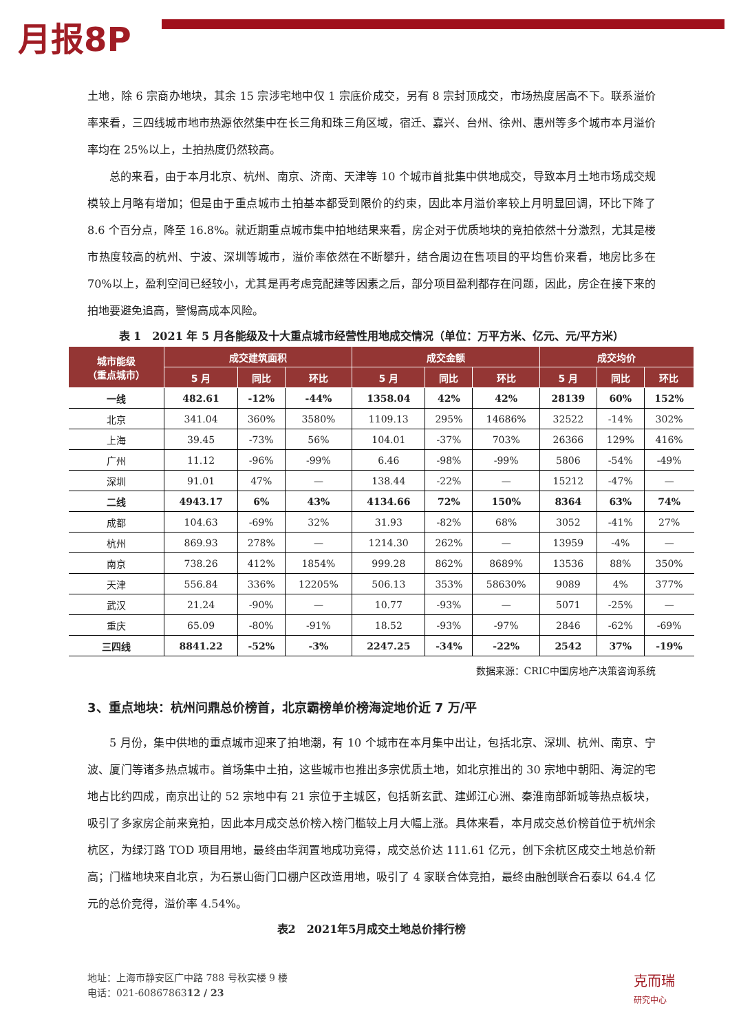月报8P
土地，除 6 宗商办地块，其余 15 宗涉宅地中仅 1 宗底价成交，另有 8 宗封顶成交，市场热度居高不下。联系溢价率来看，三四线城市地市热源依然集中在长三角和珠三角区域，宿迁、嘉兴、台州、徐州、惠州等多个城市本月溢价率均在 25%以上，土拍热度仍然较高。
总的来看，由于本月北京、杭州、南京、济南、天津等 10 个城市首批集中供地成交，导致本月土地市场成交规模较上月略有增加；但是由于重点城市土拍基本都受到限价的约束，因此本月溢价率较上月明显回调，环比下降了 8.6 个百分点，降至 16.8%。就近期重点城市集中拍地结果来看，房企对于优质地块的竞拍依然十分激烈，尤其是楼市热度较高的杭州、宁波、深圳等城市，溢价率依然在不断攀升，结合周边在售项目的平均售价来看，地房比多在 70%以上，盈利空间已经较小，尤其是再考虑竞配建等因素之后，部分项目盈利都存在问题，因此，房企在接下来的拍地要避免追高，警惕高成本风险。
表 1　2021 年 5 月各能级及十大重点城市经营性用地成交情况（单位：万平方米、亿元、元/平方米）
| 城市能级 （重点城市） | 成交建筑面积 | | | 成交金额 | | | 成交均价 | | |
| --- | --- | --- | --- | --- | --- | --- | --- | --- | --- |
| | 5 月 | 同比 | 环比 | 5 月 | 同比 | 环比 | 5 月 | 同比 | 环比 |
| 一线 | 482.61 | -12% | -44% | 1358.04 | 42% | 42% | 28139 | 60% | 152% |
| 北京 | 341.04 | 360% | 3580% | 1109.13 | 295% | 14686% | 32522 | -14% | 302% |
| 上海 | 39.45 | -73% | 56% | 104.01 | -37% | 703% | 26366 | 129% | 416% |
| 广州 | 11.12 | -96% | -99% | 6.46 | -98% | -99% | 5806 | -54% | -49% |
| 深圳 | 91.01 | 47% | — | 138.44 | -22% | — | 15212 | -47% | — |
| 二线 | 4943.17 | 6% | 43% | 4134.66 | 72% | 150% | 8364 | 63% | 74% |
| 成都 | 104.63 | -69% | 32% | 31.93 | -82% | 68% | 3052 | -41% | 27% |
| 杭州 | 869.93 | 278% | — | 1214.30 | 262% | — | 13959 | -4% | — |
| 南京 | 738.26 | 412% | 1854% | 999.28 | 862% | 8689% | 13536 | 88% | 350% |
| 天津 | 556.84 | 336% | 12205% | 506.13 | 353% | 58630% | 9089 | 4% | 377% |
| 武汉 | 21.24 | -90% | — | 10.77 | -93% | — | 5071 | -25% | — |
| 重庆 | 65.09 | -80% | -91% | 18.52 | -93% | -97% | 2846 | -62% | -69% |
| 三四线 | 8841.22 | -52% | -3% | 2247.25 | -34% | -22% | 2542 | 37% | -19% |
数据来源：CRIC中国房地产决策咨询系统
3、重点地块：杭州问鼎总价榜首，北京霸榜单价榜海淀地价近 7 万/平
5 月份，集中供地的重点城市迎来了拍地潮，有 10 个城市在本月集中出让，包括北京、深圳、杭州、南京、宁波、厦门等诸多热点城市。首场集中土拍，这些城市也推出多宗优质土地，如北京推出的 30 宗地中朝阳、海淀的宅地占比约四成，南京出让的 52 宗地中有 21 宗位于主城区，包括新玄武、建邺江心洲、秦淮南部新城等热点板块，吸引了多家房企前来竞拍，因此本月成交总价榜入榜门槛较上月大幅上涨。具体来看，本月成交总价榜首位于杭州余杭区，为绿汀路 TOD 项目用地，最终由华润置地成功竞得，成交总价达 111.61 亿元，创下余杭区成交土地总价新高；门槛地块来自北京，为石景山衙门口棚户区改造用地，吸引了 4 家联合体竞拍，最终由融创联合石泰以 64.4 亿元的总价竞得，溢价率 4.54%。
表2　2021年5月成交土地总价排行榜
地址：上海市静安区广中路 788 号秋实楼 9 楼
电话：021-6086786312 / 23
克而瑞
研究中心